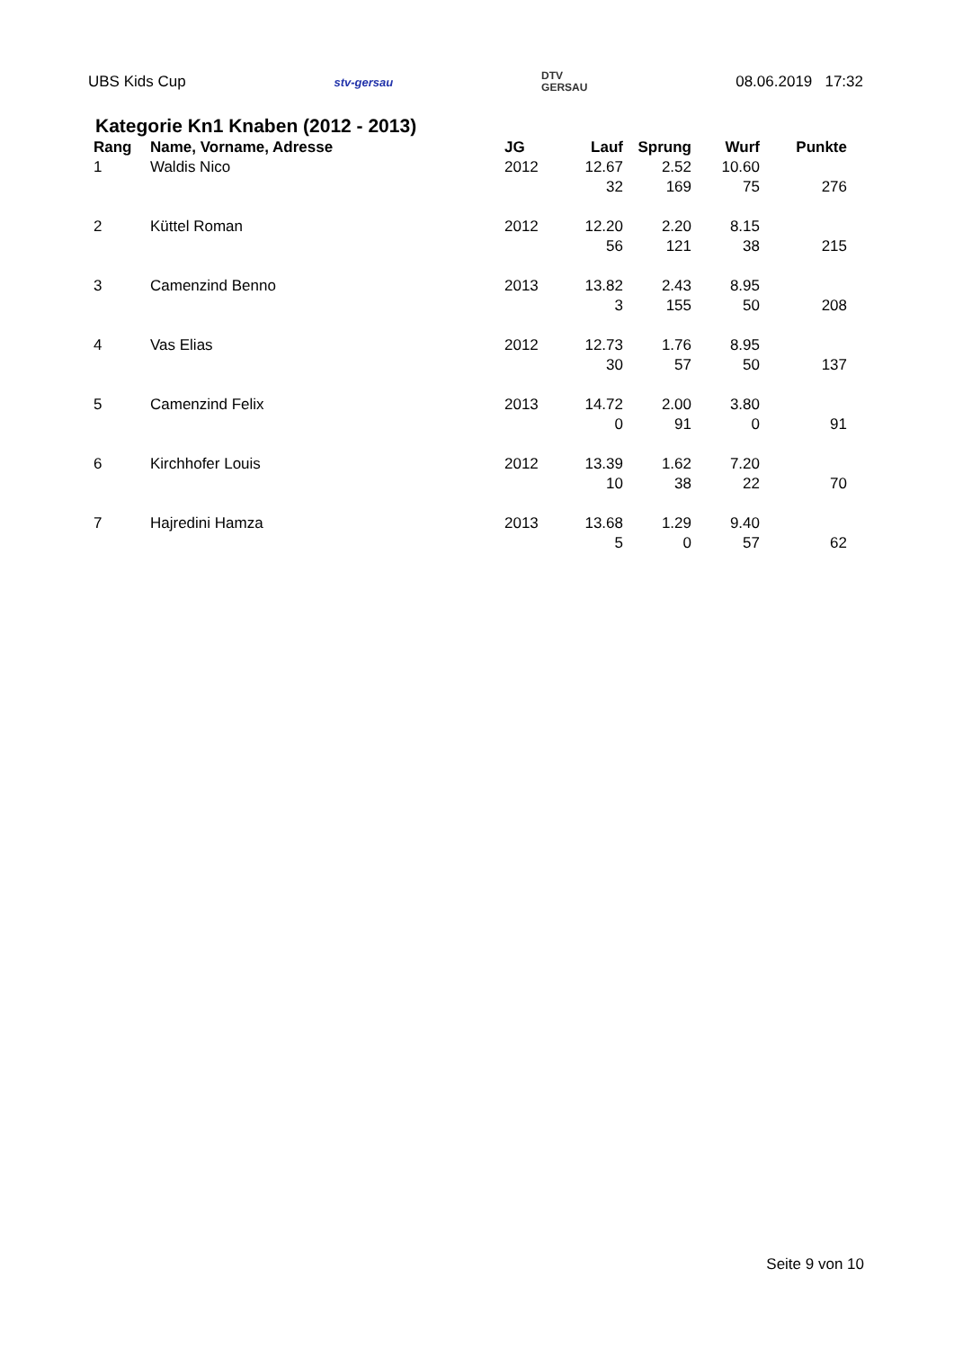UBS Kids Cup stv-gersau DTV
GERSAU 08.06.2019 17:32
Kategorie Kn1 Knaben (2012 - 2013)
| Rang | Name, Vorname, Adresse | JG | Lauf | Sprung | Wurf | Punkte |
| --- | --- | --- | --- | --- | --- | --- |
| 1 | Waldis Nico | 2012 | 12.67 | 2.52 | 10.60 | |
| | | | 32 | 169 | 75 | 276 |
| 2 | Küttel Roman | 2012 | 12.20 | 2.20 | 8.15 | |
| | | | 56 | 121 | 38 | 215 |
| 3 | Camenzind Benno | 2013 | 13.82 | 2.43 | 8.95 | |
| | | | 3 | 155 | 50 | 208 |
| 4 | Vas Elias | 2012 | 12.73 | 1.76 | 8.95 | |
| | | | 30 | 57 | 50 | 137 |
| 5 | Camenzind Felix | 2013 | 14.72 | 2.00 | 3.80 | |
| | | | 0 | 91 | 0 | 91 |
| 6 | Kirchhofer Louis | 2012 | 13.39 | 1.62 | 7.20 | |
| | | | 10 | 38 | 22 | 70 |
| 7 | Hajredini Hamza | 2013 | 13.68 | 1.29 | 9.40 | |
| | | | 5 | 0 | 57 | 62 |
Seite 9 von 10